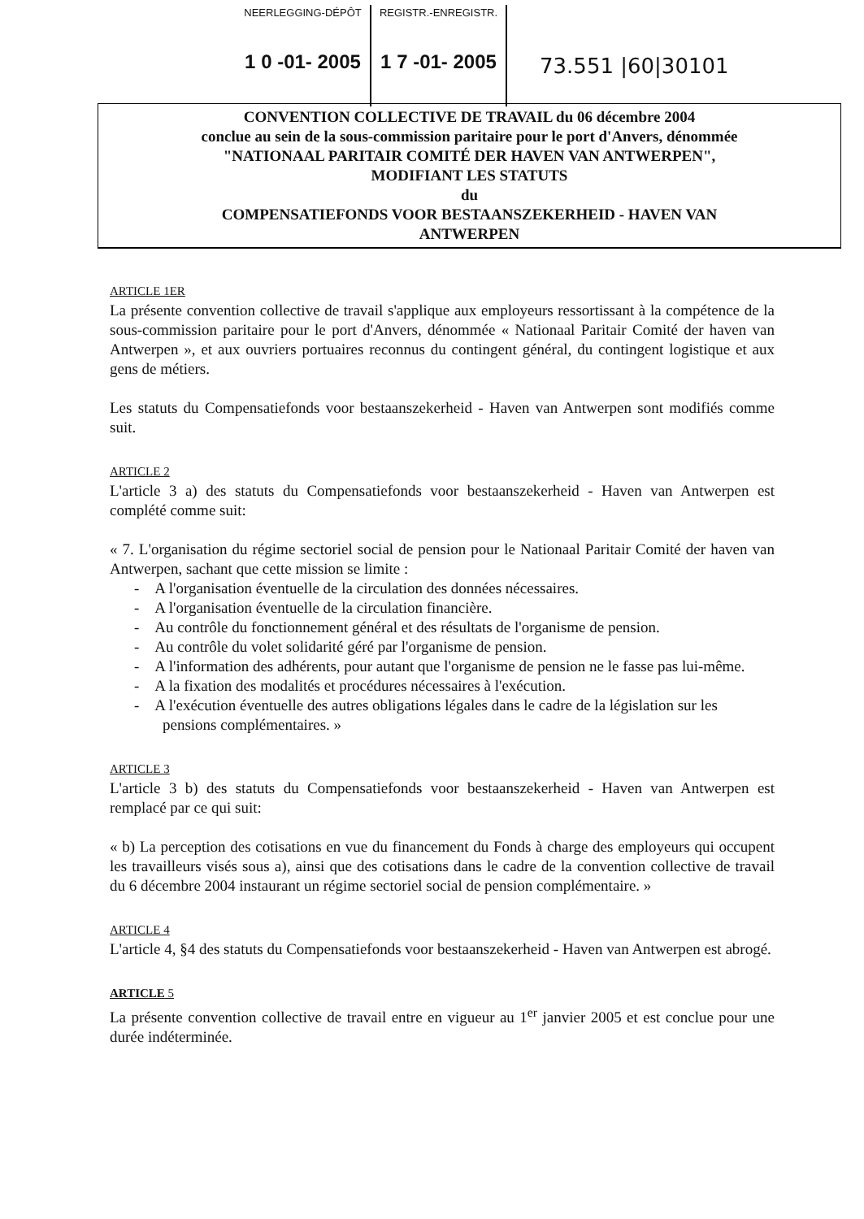NEERLEGGING-DÉPÔT
1 0 -01- 2005
REGISTR.-ENREGISTR.
1 7 -01- 2005
73.551 |60|30101
CONVENTION COLLECTIVE DE TRAVAIL du 06 décembre 2004
conclue au sein de la sous-commission paritaire pour le port d'Anvers, dénommée
"NATIONAAL PARITAIR COMITÉ DER HAVEN VAN ANTWERPEN",
MODIFIANT LES STATUTS
du
COMPENSATIEFONDS VOOR BESTAANSZEKERHEID - HAVEN VAN
ANTWERPEN
ARTICLE 1ER
La présente convention collective de travail s'applique aux employeurs ressortissant à la compétence de la sous-commission paritaire pour le port d'Anvers, dénommée « Nationaal Paritair Comité der haven van Antwerpen », et aux ouvriers portuaires reconnus du contingent général, du contingent logistique et aux gens de métiers.
Les statuts du Compensatiefonds voor bestaanszekerheid - Haven van Antwerpen sont modifiés comme suit.
ARTICLE 2
L'article 3 a) des statuts du Compensatiefonds voor bestaanszekerheid - Haven van Antwerpen est complété comme suit:
« 7. L'organisation du régime sectoriel social de pension pour le Nationaal Paritair Comité der haven van Antwerpen, sachant que cette mission se limite :
- A l'organisation éventuelle de la circulation des données nécessaires.
- A l'organisation éventuelle de la circulation financière.
- Au contrôle du fonctionnement général et des résultats de l'organisme de pension.
- Au contrôle du volet solidarité géré par l'organisme de pension.
- A l'information des adhérents, pour autant que l'organisme de pension ne le fasse pas lui-même.
- A la fixation des modalités et procédures nécessaires à l'exécution.
- A l'exécution éventuelle des autres obligations légales dans le cadre de la législation sur les pensions complémentaires. »
ARTICLE 3
L'article 3 b) des statuts du Compensatiefonds voor bestaanszekerheid - Haven van Antwerpen est remplacé par ce qui suit:
« b) La perception des cotisations en vue du financement du Fonds à charge des employeurs qui occupent les travailleurs visés sous a), ainsi que des cotisations dans le cadre de la convention collective de travail du 6 décembre 2004 instaurant un régime sectoriel social de pension complémentaire. »
ARTICLE 4
L'article 4, §4 des statuts du Compensatiefonds voor bestaanszekerheid - Haven van Antwerpen est abrogé.
ARTICLE 5
La présente convention collective de travail entre en vigueur au 1<sup>er</sup> janvier 2005 et est conclue pour une durée indéterminée.